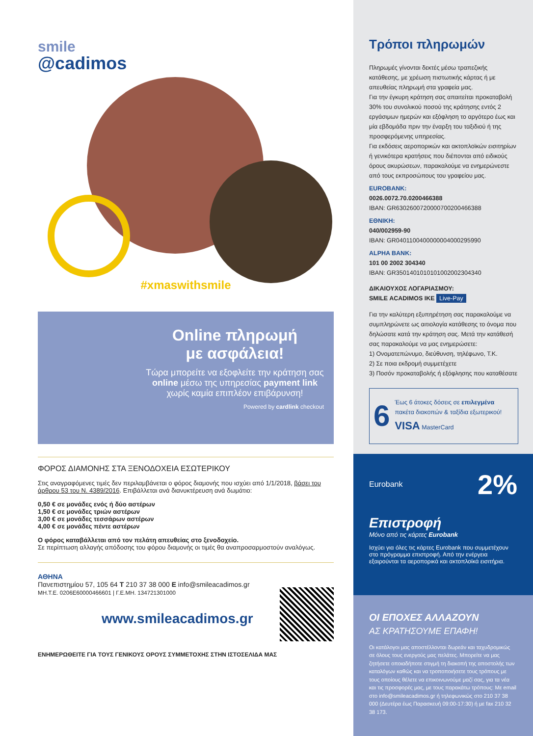smile
@cadimos
#xmaswithsmile
Online πληρωμή
με ασφάλεια!
Τώρα μπορείτε να εξοφλείτε την κράτηση σας online μέσω της υπηρεσίας payment link χωρίς καμία επιπλέον επιβάρυνση!
Powered by cardlink checkout
ΦΟΡΟΣ ΔΙΑΜΟΝΗΣ ΣΤΑ ΞΕΝΟΔΟΧΕΙΑ ΕΣΩΤΕΡΙΚΟΥ
Στις αναγραφόμενες τιμές δεν περιλαμβάνεται ο φόρος διαμονής που ισχύει από 1/1/2018, βάσει του άρθρου 53 του Ν. 4389/2016. Επιβάλλεται ανά διανυκτέρευση ανά δωμάτιο:
0,50 € σε μονάδες ενός ή δύο αστέρων
1,50 € σε μονάδες τριών αστέρων
3,00 € σε μονάδες τεσσάρων αστέρων
4,00 € σε μονάδες πέντε αστέρων
Ο φόρος καταβάλλεται από τον πελάτη απευθείας στο ξενοδοχείο.
Σε περίπτωση αλλαγής απόδοσης του φόρου διαμονής οι τιμές θα αναπροσαρμοστούν αναλόγως.
ΑΘΗΝΑ
Πανεπιστημίου 57, 105 64 T 210 37 38 000 E info@smileacadimos.gr
ΜΗ.Τ.Ε. 0206Ε60000466601 | Γ.Ε.ΜΗ. 134721301000
www.smileacadimos.gr
ΕΝΗΜΕΡΩΘΕΙΤΕ ΓΙΑ ΤΟΥΣ ΓΕΝΙΚΟΥΣ ΟΡΟΥΣ ΣΥΜΜΕΤΟΧΗΣ ΣΤΗΝ ΙΣΤΟΣΕΛΙΔΑ ΜΑΣ
Τρόποι πληρωμών
Πληρωμές γίνονται δεκτές μέσω τραπεζικής κατάθεσης, με χρέωση πιστωτικής κάρτας ή με απευθείας πληρωμή στα γραφεία μας.
Για την έγκυρη κράτηση σας απαιτείται προκαταβολή 30% του συνολικού ποσού της κράτησης εντός 2 εργάσιμων ημερών και εξόφληση το αργότερο έως και μία εβδομάδα πριν την έναρξη του ταξιδιού ή της προσφερόμενης υπηρεσίας.
Για εκδόσεις αεροπορικών και ακτοπλοϊκών εισιτηρίων ή γενικότερα κρατήσεις που διέπονται από ειδικούς όρους ακυρώσεων, παρακαλούμε να ενημερώνεστε από τους εκπροσώπους του γραφείου μας.
EUROBANK:
0026.0072.70.0200466388
IBAN: GR6302600720000700200466388
ΕΘΝΙΚΗ:
040/002959-90
IBAN: GR0401100400000004000295990
ALPHA BANK:
101 00 2002 304340
IBAN: GR3501401010101002002304340
ΔΙΚΑΙΟΥΧΟΣ ΛΟΓΑΡΙΑΣΜΟΥ:
SMILE ACADIMOS IKE Live-Pay
Για την καλύτερη εξυπηρέτηση σας παρακαλούμε να συμπληρώνετε ως αιτιολογία κατάθεσης το όνομα που δηλώσατε κατά την κράτηση σας. Μετά την κατάθεσή σας παρακαλούμε να μας ενημερώσετε:
1) Ονοματεπώνυμο, διεύθυνση, τηλέφωνο, Τ.Κ.
2) Σε ποια εκδρομή συμμετέχετε
3) Ποσόν προκαταβολής ή εξόφλησης που καταθέσατε
6 Έως 6 άτοκες δόσεις σε επιλεγμένα πακέτα διακοπών & ταξίδια εξωτερικού!
VISA MasterCard
Eurobank 2%
Επιστροφή
Μόνο από τις κάρτες Eurobank
Ισχύει για όλες τις κάρτες Eurobank που συμμετέχουν στο πρόγραμμα επιστροφή. Από την ενέργεια εξαιρούνται τα αεροπορικά και ακτοπλοϊκά εισιτήρια.
ΟΙ ΕΠΟΧΕΣ ΑΛΛΑΖΟΥΝ
ΑΣ ΚΡΑΤΗΣΟΥΜΕ ΕΠΑΦΗ!
Οι κατάλογοι μας αποστέλλονται δωρεάν και ταχυδρομικώς σε όλους τους ενεργούς μας πελάτες. Μπορείτε να μας ζητήσετε οποιαδήποτε στιγμή τη διακοπή της αποστολής των καταλόγων καθώς και να τροποποιήσετε τους τρόπους με τους οποίους θέλετε να επικοινωνούμε μαζί σας, για τα νέα και τις προσφορές μας, με τους παρακάτω τρόπους: Με email στο info@smileacadimos.gr ή τηλεφωνικώς στο 210 37 38 000 (Δευτέρα έως Παρασκευή 09:00-17:30) ή με fax 210 32 38 173.